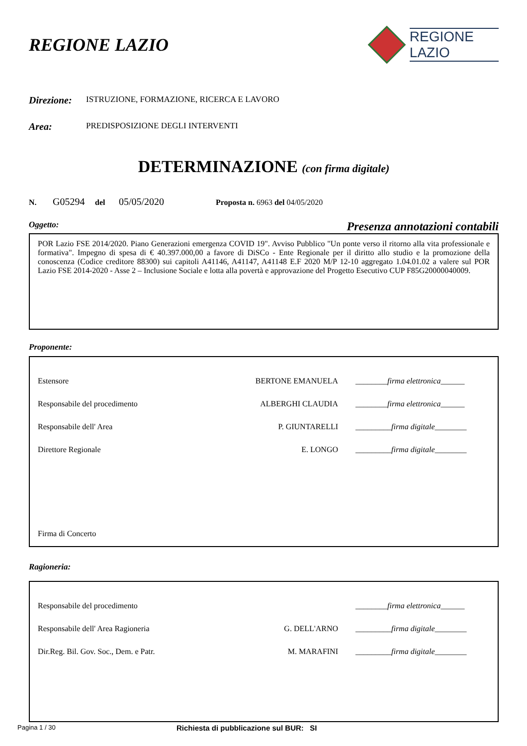REGIONE LAZIO
REGIONE
LAZIO
Direzione: ISTRUZIONE, FORMAZIONE, RICERCA E LAVORO
Area: PREDISPOSIZIONE DEGLI INTERVENTI
DETERMINAZIONE (con firma digitale)
N. G05294 del 05/05/2020 Proposta n. 6963 del 04/05/2020
Oggetto: Presenza annotazioni contabili
POR Lazio FSE 2014/2020. Piano Generazioni emergenza COVID 19". Avviso Pubblico "Un ponte verso il ritorno alla vita professionale e formativa". Impegno di spesa di € 40.397.000,00 a favore di DiSCo - Ente Regionale per il diritto allo studio e la promozione della conoscenza (Codice creditore 88300) sui capitoli A41146, A41147, A41148 E.F 2020 M/P 12-10 aggregato 1.04.01.02 a valere sul POR Lazio FSE 2014-2020 - Asse 2 – Inclusione Sociale e lotta alla povertà e approvazione del Progetto Esecutivo CUP F85G20000040009.
Proponente:
| Estensore | BERTONE EMANUELA | ________firma elettronica______ |
| Responsabile del procedimento | ALBERGHI CLAUDIA | ________firma elettronica______ |
| Responsabile dell' Area | P. GIUNTARELLI | _________firma digitale________ |
| Direttore Regionale | E. LONGO | _________firma digitale________ |
| Firma di Concerto | | |
Ragioneria:
| Responsabile del procedimento | | ________firma elettronica______ |
| Responsabile dell' Area Ragioneria | G. DELL'ARNO | _________firma digitale________ |
| Dir.Reg. Bil. Gov. Soc., Dem. e Patr. | M. MARAFINI | _________firma digitale________ |
Pagina 1 / 30 Richiesta di pubblicazione sul BUR: SI